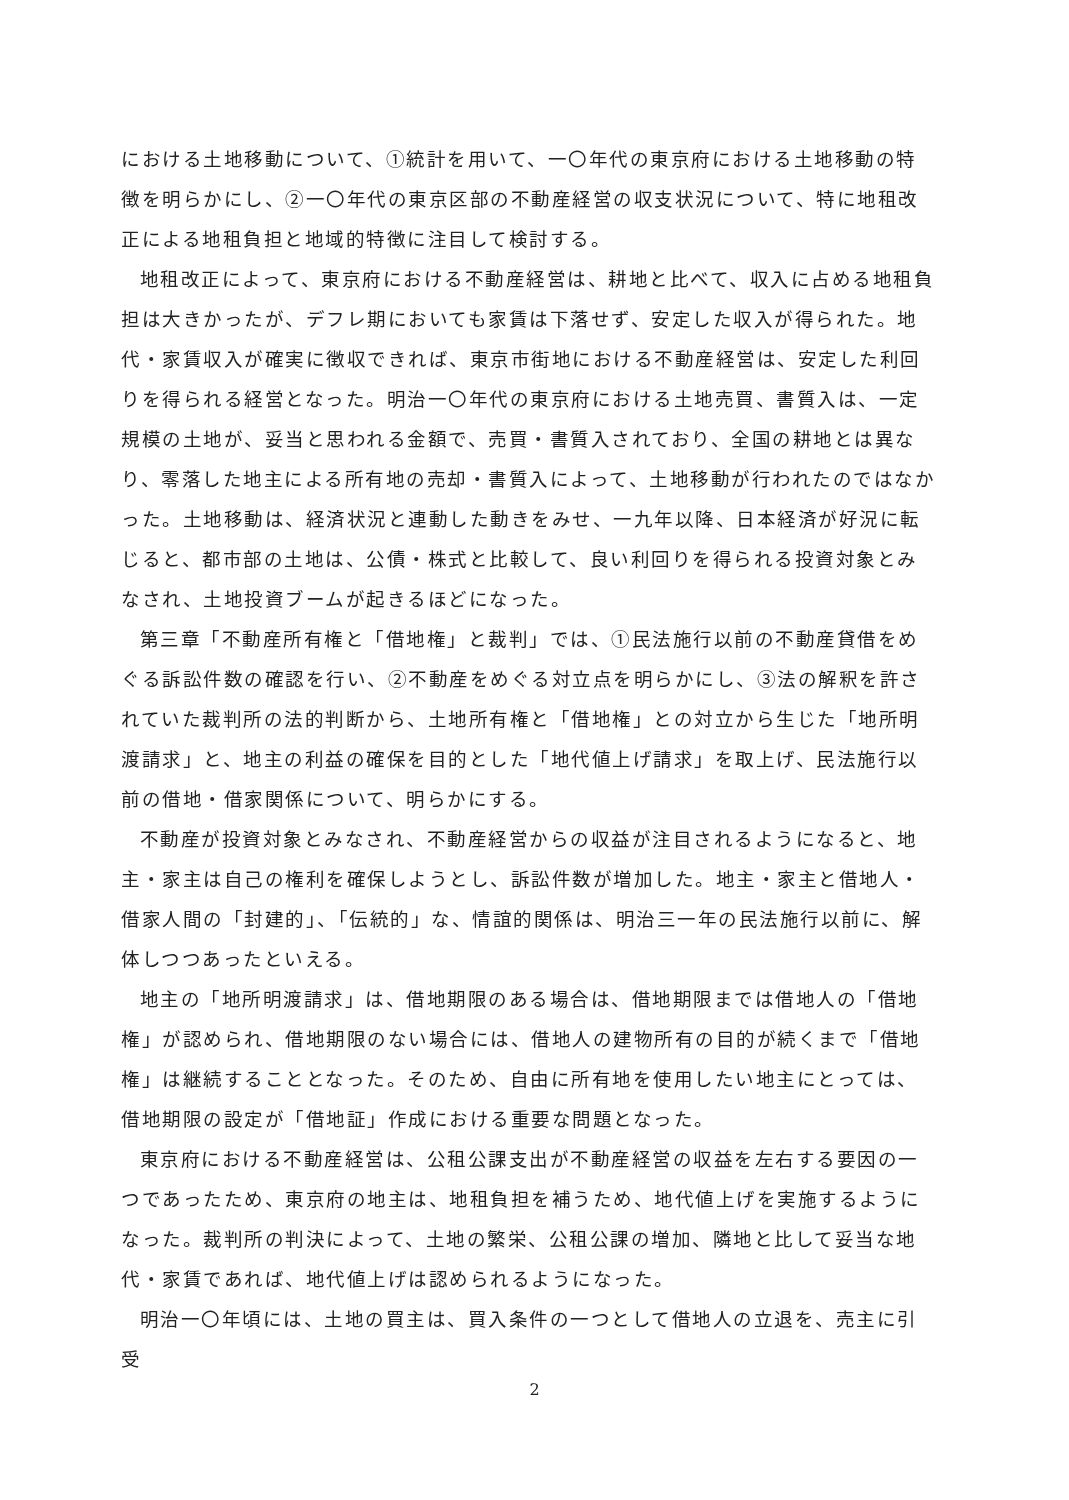における土地移動について、①統計を用いて、一〇年代の東京府における土地移動の特徴を明らかにし、②一〇年代の東京区部の不動産経営の収支状況について、特に地租改正による地租負担と地域的特徴に注目して検討する。
地租改正によって、東京府における不動産経営は、耕地と比べて、収入に占める地租負担は大きかったが、デフレ期においても家賃は下落せず、安定した収入が得られた。地代・家賃収入が確実に徴収できれば、東京市街地における不動産経営は、安定した利回りを得られる経営となった。明治一〇年代の東京府における土地売買、書質入は、一定規模の土地が、妥当と思われる金額で、売買・書質入されており、全国の耕地とは異なり、零落した地主による所有地の売却・書質入によって、土地移動が行われたのではなかった。土地移動は、経済状況と連動した動きをみせ、一九年以降、日本経済が好況に転じると、都市部の土地は、公債・株式と比較して、良い利回りを得られる投資対象とみなされ、土地投資ブームが起きるほどになった。
第三章「不動産所有権と「借地権」と裁判」では、①民法施行以前の不動産貸借をめぐる訴訟件数の確認を行い、②不動産をめぐる対立点を明らかにし、③法の解釈を許されていた裁判所の法的判断から、土地所有権と「借地権」との対立から生じた「地所明渡請求」と、地主の利益の確保を目的とした「地代値上げ請求」を取上げ、民法施行以前の借地・借家関係について、明らかにする。
不動産が投資対象とみなされ、不動産経営からの収益が注目されるようになると、地主・家主は自己の権利を確保しようとし、訴訟件数が増加した。地主・家主と借地人・借家人間の「封建的」、「伝統的」な、情誼的関係は、明治三一年の民法施行以前に、解体しつつあったといえる。
地主の「地所明渡請求」は、借地期限のある場合は、借地期限までは借地人の「借地権」が認められ、借地期限のない場合には、借地人の建物所有の目的が続くまで「借地権」は継続することとなった。そのため、自由に所有地を使用したい地主にとっては、借地期限の設定が「借地証」作成における重要な問題となった。
東京府における不動産経営は、公租公課支出が不動産経営の収益を左右する要因の一つであったため、東京府の地主は、地租負担を補うため、地代値上げを実施するようになった。裁判所の判決によって、土地の繁栄、公租公課の増加、隣地と比して妥当な地代・家賃であれば、地代値上げは認められるようになった。
明治一〇年頃には、土地の買主は、買入条件の一つとして借地人の立退を、売主に引受
2